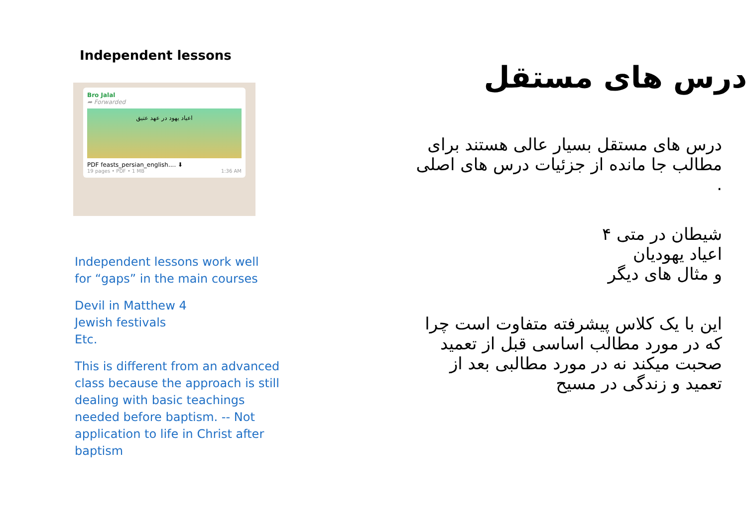Independent lessons
Bro Jalal
➦ Forwarded
اعیاد یهود در عهد عتیق
PDF feasts_persian_english.... ⬇
19 pages • PDF • 1 MB 1:36 AM
Independent lessons work well
for “gaps” in the main courses
Devil in Matthew 4
Jewish festivals
Etc.
This is different from an advanced
class because the approach is still
dealing with basic teachings
needed before baptism. -- Not
application to life in Christ after
baptism
درس های مستقل
درس های مستقل بسیار عالی هستند برای
مطالب جا مانده از جزئیات درس های اصلی
.
شیطان در متی ۴
اعیاد یهودیان
و مثال های دیگر
این با یک کلاس پیشرفته متفاوت است چرا
که در مورد مطالب اساسی قبل از تعمید
صحبت میکند نه در مورد مطالبی بعد از
تعمید و زندگی در مسیح